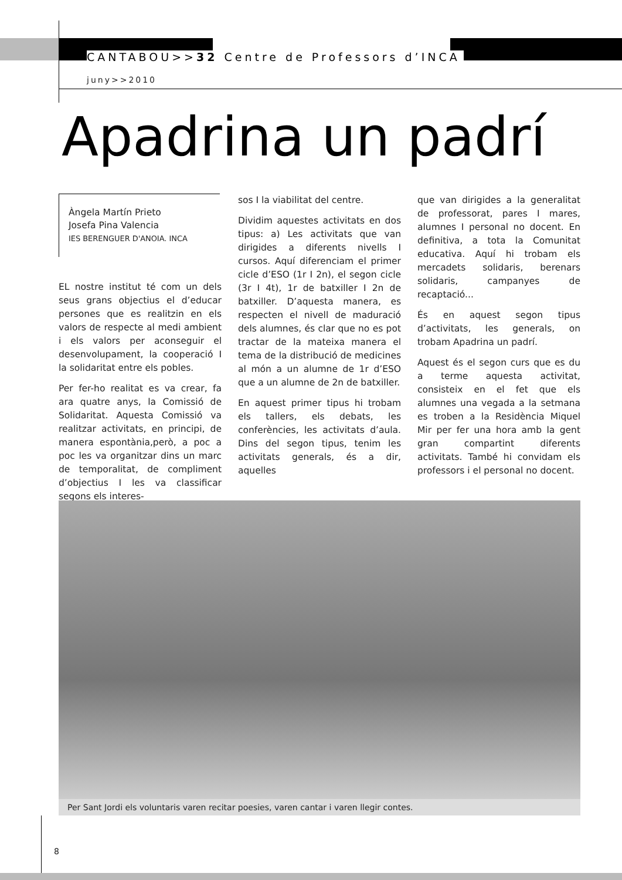CANTABOU>>32 Centre de Professors d’INCA
juny>>2010
Apadrina un padrí
Àngela Martín Prieto
Josefa Pina Valencia
IES BERENGUER D'ANOIA. INCA
EL nostre institut té com un dels seus grans objectius el d’educar persones que es realitzin en els valors de respecte al medi ambient i els valors per aconseguir el desenvolupament, la cooperació I la solidaritat entre els pobles.
Per fer-ho realitat es va crear, fa ara quatre anys, la Comissió de Solidaritat. Aquesta Comissió va realitzar activitats, en principi, de manera espontània,però, a poc a poc les va organitzar dins un marc de temporalitat, de compliment d’objectius I les va classificar segons els interes-
sos I la viabilitat del centre.
Dividim aquestes activitats en dos tipus: a) Les activitats que van dirigides a diferents nivells I cursos. Aquí diferenciam el primer cicle d’ESO (1r I 2n), el segon cicle (3r I 4t), 1r de batxiller I 2n de batxiller. D’aquesta manera, es respecten el nivell de maduració dels alumnes, és clar que no es pot tractar de la mateixa manera el tema de la distribució de medicines al món a un alumne de 1r d’ESO que a un alumne de 2n de batxiller.
En aquest primer tipus hi trobam els tallers, els debats, les conferències, les activitats d’aula. Dins del segon tipus, tenim les activitats generals, és a dir, aquelles
que van dirigides a la generalitat de professorat, pares I mares, alumnes I personal no docent. En definitiva, a tota la Comunitat educativa. Aquí hi trobam els mercadets solidaris, berenars solidaris, campanyes de recaptació...
És en aquest segon tipus d’activitats, les generals, on trobam Apadrina un padrí.
Aquest és el segon curs que es du a terme aquesta activitat, consisteix en el fet que els alumnes una vegada a la setmana es troben a la Residència Miquel Mir per fer una hora amb la gent gran compartint diferents activitats. També hi convidam els professors i el personal no docent.
Per Sant Jordi els voluntaris varen recitar poesies, varen cantar i varen llegir contes.
8